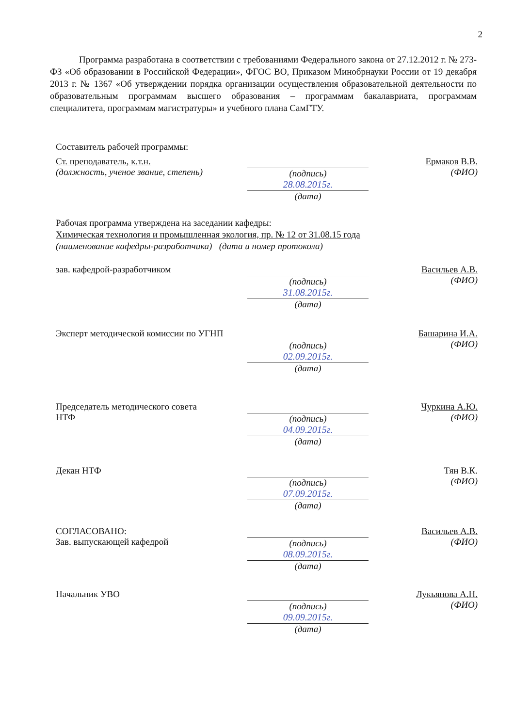2
Программа разработана в соответствии с требованиями Федерального закона от 27.12.2012 г. № 273-ФЗ «Об образовании в Российской Федерации», ФГОС ВО, Приказом Минобрнауки России от 19 декабря 2013 г. № 1367 «Об утверждении порядка организации осуществления образовательной деятельности по образовательным программам высшего образования – программам бакалавриата, программам специалитета, программам магистратуры» и учебного плана СамГТУ.
Составитель рабочей программы:
Ст. преподаватель, к.т.н.
(должность, ученое звание, степень)
(подпись)
28.08.2015г.
(дата)
Ермаков В.В.
(ФИО)
Рабочая программа утверждена на заседании кафедры:
Химическая технология и промышленная экология, пр. № 12 от 31.08.15 года
(наименование кафедры-разработчика) (дата и номер протокола)
зав. кафедрой-разработчиком (подпись)
31.08.2015г.
(дата)
Васильев А.В.
(ФИО)
Эксперт методической комиссии по УГНП
(подпись)
02.09.2015г.
(дата)
Башарина И.А.
(ФИО)
Председатель методического совета
НТФ
(подпись)
04.09.2015г.
(дата)
Чуркина А.Ю.
(ФИО)
Декан НТФ (подпись)
07.09.2015г.
(дата)
Тян В.К.
(ФИО)
СОГЛАСОВАНО:
Зав. выпускающей кафедрой
(подпись)
08.09.2015г.
(дата)
Васильев А.В.
(ФИО)
Начальник УВО (подпись)
09.09.2015г.
(дата)
Лукьянова А.Н.
(ФИО)